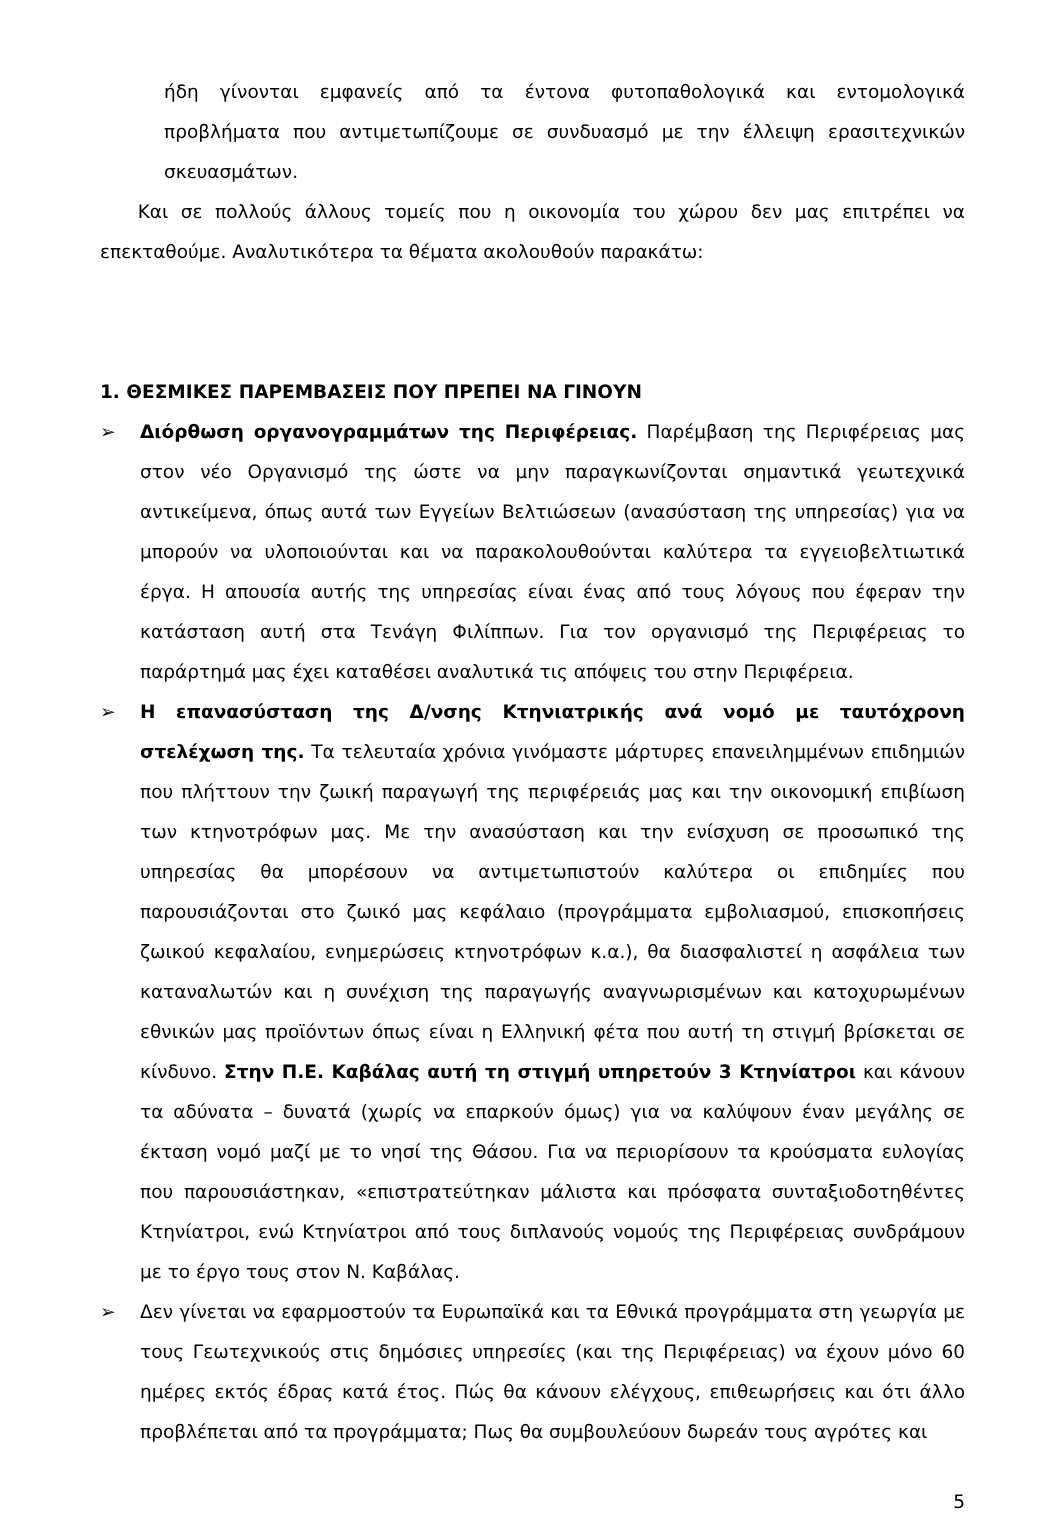ήδη γίνονται εμφανείς από τα έντονα φυτοπαθολογικά και εντομολογικά προβλήματα που αντιμετωπίζουμε σε συνδυασμό με την έλλειψη ερασιτεχνικών σκευασμάτων.
Και σε πολλούς άλλους τομείς που η οικονομία του χώρου δεν μας επιτρέπει να επεκταθούμε. Αναλυτικότερα τα θέματα ακολουθούν παρακάτω:
1. ΘΕΣΜΙΚΕΣ ΠΑΡΕΜΒΑΣΕΙΣ ΠΟΥ ΠΡΕΠΕΙ ΝΑ ΓΙΝΟΥΝ
➢ Διόρθωση οργανογραμμάτων της Περιφέρειας. Παρέμβαση της Περιφέρειας μας στον νέο Οργανισμό της ώστε να μην παραγκωνίζονται σημαντικά γεωτεχνικά αντικείμενα, όπως αυτά των Εγγείων Βελτιώσεων (ανασύσταση της υπηρεσίας) για να μπορούν να υλοποιούνται και να παρακολουθούνται καλύτερα τα εγγειοβελτιωτικά έργα. Η απουσία αυτής της υπηρεσίας είναι ένας από τους λόγους που έφεραν την κατάσταση αυτή στα Τενάγη Φιλίππων. Για τον οργανισμό της Περιφέρειας το παράρτημά μας έχει καταθέσει αναλυτικά τις απόψεις του στην Περιφέρεια.
➢ Η επανασύσταση της Δ/νσης Κτηνιατρικής ανά νομό με ταυτόχρονη στελέχωση της. Τα τελευταία χρόνια γινόμαστε μάρτυρες επανειλημμένων επιδημιών που πλήττουν την ζωική παραγωγή της περιφέρειάς μας και την οικονομική επιβίωση των κτηνοτρόφων μας. Με την ανασύσταση και την ενίσχυση σε προσωπικό της υπηρεσίας θα μπορέσουν να αντιμετωπιστούν καλύτερα οι επιδημίες που παρουσιάζονται στο ζωικό μας κεφάλαιο (προγράμματα εμβολιασμού, επισκοπήσεις ζωικού κεφαλαίου, ενημερώσεις κτηνοτρόφων κ.α.), θα διασφαλιστεί η ασφάλεια των καταναλωτών και η συνέχιση της παραγωγής αναγνωρισμένων και κατοχυρωμένων εθνικών μας προϊόντων όπως είναι η Ελληνική φέτα που αυτή τη στιγμή βρίσκεται σε κίνδυνο. Στην Π.Ε. Καβάλας αυτή τη στιγμή υπηρετούν 3 Κτηνίατροι και κάνουν τα αδύνατα – δυνατά (χωρίς να επαρκούν όμως) για να καλύψουν έναν μεγάλης σε έκταση νομό μαζί με το νησί της Θάσου. Για να περιορίσουν τα κρούσματα ευλογίας που παρουσιάστηκαν, «επιστρατεύτηκαν μάλιστα και πρόσφατα συνταξιοδοτηθέντες Κτηνίατροι, ενώ Κτηνίατροι από τους διπλανούς νομούς της Περιφέρειας συνδράμουν με το έργο τους στον Ν. Καβάλας.
➢ Δεν γίνεται να εφαρμοστούν τα Ευρωπαϊκά και τα Εθνικά προγράμματα στη γεωργία με τους Γεωτεχνικούς στις δημόσιες υπηρεσίες (και της Περιφέρειας) να έχουν μόνο 60 ημέρες εκτός έδρας κατά έτος. Πώς θα κάνουν ελέγχους, επιθεωρήσεις και ότι άλλο προβλέπεται από τα προγράμματα; Πως θα συμβουλεύουν δωρεάν τους αγρότες και
5